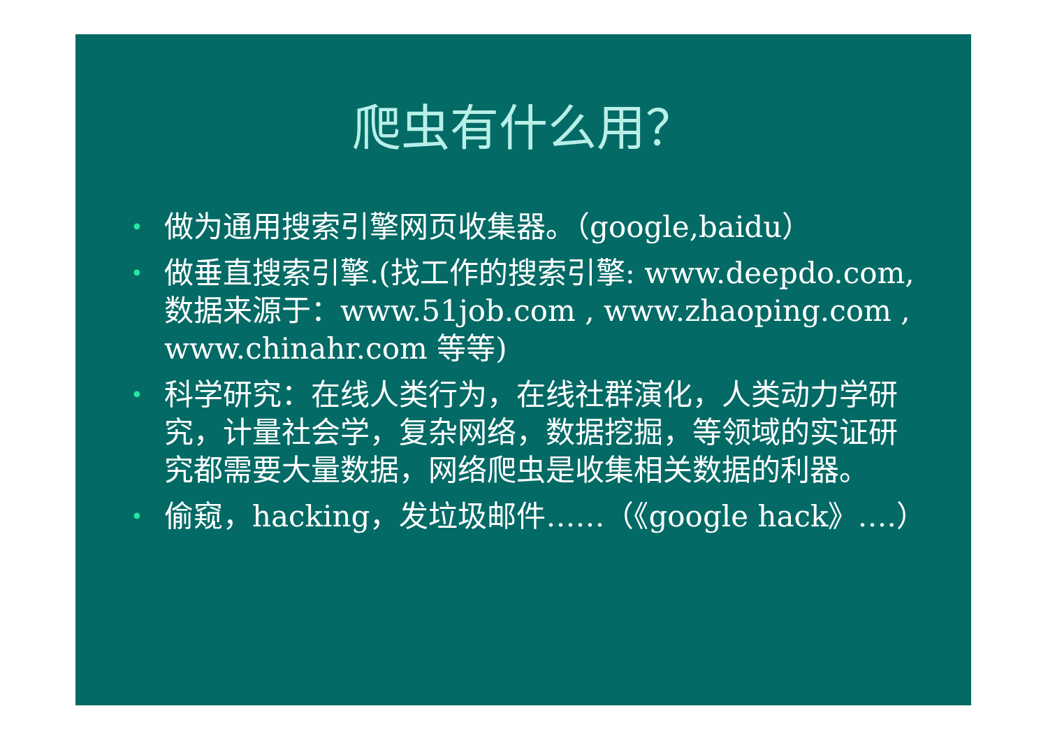爬虫有什么用？
• 做为通用搜索引擎网页收集器。（google,baidu）
• 做垂直搜索引擎.(找工作的搜索引擎: www.deepdo.com,数据来源于：www.51job.com , www.zhaoping.com , www.chinahr.com 等等)
• 科学研究：在线人类行为，在线社群演化，人类动力学研究，计量社会学，复杂网络，数据挖掘，等领域的实证研究都需要大量数据，网络爬虫是收集相关数据的利器。
• 偷窥，hacking，发垃圾邮件……（《google hack》….）